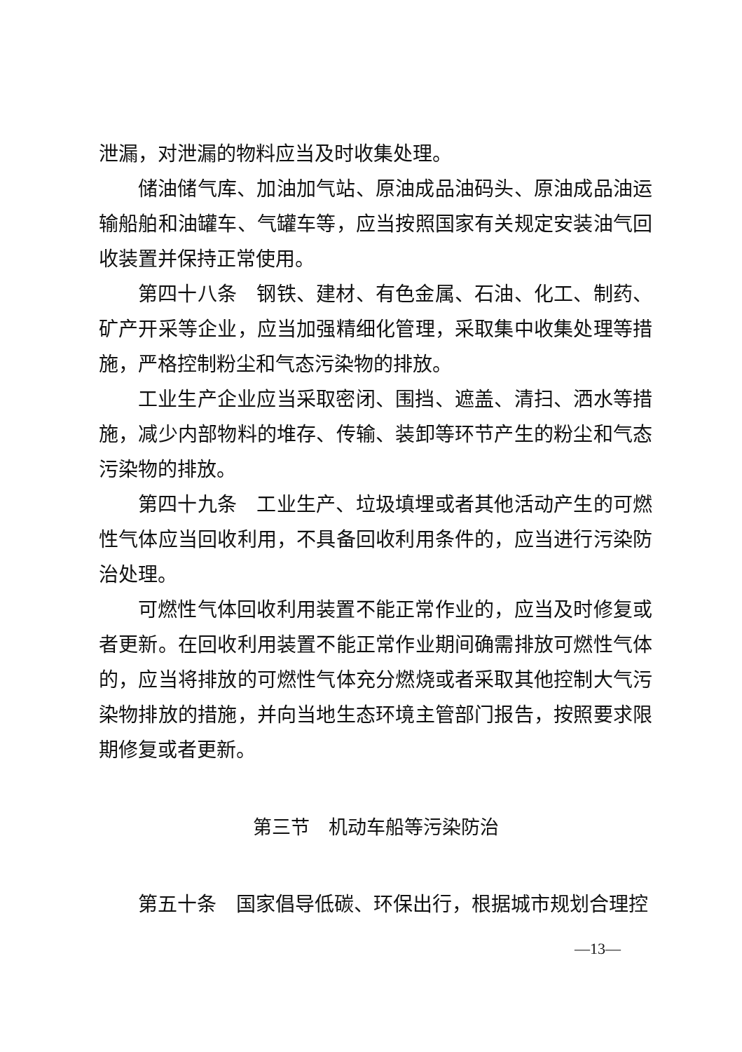泄漏，对泄漏的物料应当及时收集处理。
储油储气库、加油加气站、原油成品油码头、原油成品油运输船舶和油罐车、气罐车等，应当按照国家有关规定安装油气回收装置并保持正常使用。
第四十八条　钢铁、建材、有色金属、石油、化工、制药、矿产开采等企业，应当加强精细化管理，采取集中收集处理等措施，严格控制粉尘和气态污染物的排放。
工业生产企业应当采取密闭、围挡、遮盖、清扫、洒水等措施，减少内部物料的堆存、传输、装卸等环节产生的粉尘和气态污染物的排放。
第四十九条　工业生产、垃圾填埋或者其他活动产生的可燃性气体应当回收利用，不具备回收利用条件的，应当进行污染防治处理。
可燃性气体回收利用装置不能正常作业的，应当及时修复或者更新。在回收利用装置不能正常作业期间确需排放可燃性气体的，应当将排放的可燃性气体充分燃烧或者采取其他控制大气污染物排放的措施，并向当地生态环境主管部门报告，按照要求限期修复或者更新。
第三节　机动车船等污染防治
第五十条　国家倡导低碳、环保出行，根据城市规划合理控
—13—